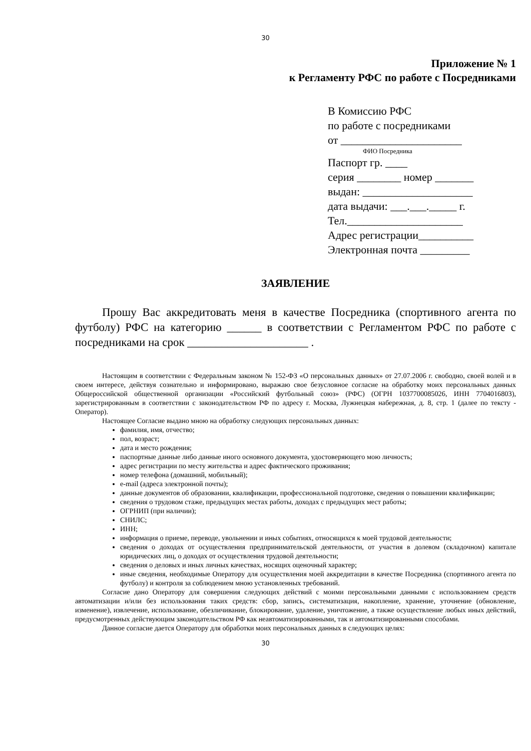30
Приложение № 1
к Регламенту РФС по работе с Посредниками
В Комиссию РФС
по работе с посредниками
от ______________________
ФИО Посредника
Паспорт гр. ____
серия ________ номер _______
выдан: ____________________
дата выдачи: ___.___._____ г.
Тел._____________________
Адрес регистрации__________
Электронная почта _________
ЗАЯВЛЕНИЕ
Прошу Вас аккредитовать меня в качестве Посредника (спортивного агента по футболу) РФС на категорию ______ в соответствии с Регламентом РФС по работе с посредниками на срок _____________________ .
Настоящим в соответствии с Федеральным законом № 152-ФЗ «О персональных данных» от 27.07.2006 г. свободно, своей волей и в своем интересе, действуя сознательно и информировано, выражаю свое безусловное согласие на обработку моих персональных данных Общероссийской общественной организации «Российский футбольный союз» (РФС) (ОГРН 1037700085026, ИНН 7704016803), зарегистрированным в соответствии с законодательством РФ по адресу г. Москва, Лужнецкая набережная, д. 8, стр. 1 (далее по тексту - Оператор).
Настоящее Согласие выдано мною на обработку следующих персональных данных:
фамилия, имя, отчество;
пол, возраст;
дата и место рождения;
паспортные данные либо данные иного основного документа, удостоверяющего мою личность;
адрес регистрации по месту жительства и адрес фактического проживания;
номер телефона (домашний, мобильный);
e-mail (адреса электронной почты);
данные документов об образовании, квалификации, профессиональной подготовке, сведения о повышении квалификации;
сведения о трудовом стаже, предыдущих местах работы, доходах с предыдущих мест работы;
ОГРНИП (при наличии);
СНИЛС;
ИНН;
информация о приеме, переводе, увольнении и иных событиях, относящихся к моей трудовой деятельности;
сведения о доходах от осуществления предпринимательской деятельности, от участия в долевом (складочном) капитале юридических лиц, о доходах от осуществления трудовой деятельности;
сведения о деловых и иных личных качествах, носящих оценочный характер;
иные сведения, необходимые Оператору для осуществления моей аккредитации в качестве Посредника (спортивного агента по футболу) и контроля за соблюдением мною установленных требований.
Согласие дано Оператору для совершения следующих действий с моими персональными данными с использованием средств автоматизации и/или без использования таких средств: сбор, запись, систематизация, накопление, хранение, уточнение (обновление, изменение), извлечение, использование, обезличивание, блокирование, удаление, уничтожение, а также осуществление любых иных действий, предусмотренных действующим законодательством РФ как неавтоматизированными, так и автоматизированными способами.
Данное согласие дается Оператору для обработки моих персональных данных в следующих целях:
30